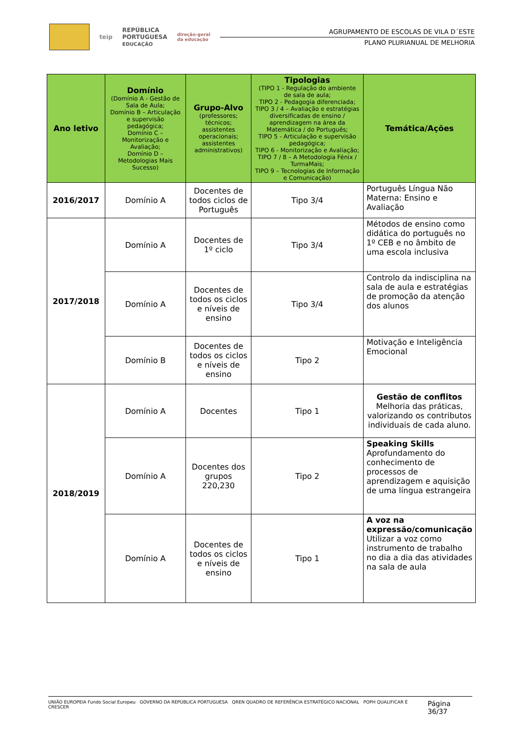teip REPÚBLICA
PORTUGUESA
EDUCAÇÃO direção-geral
da educação
AGRUPAMENTO DE ESCOLAS DE VILA D´ESTE
PLANO PLURIANUAL DE MELHORIA
| Ano letivo | Domínio (Domínio A - Gestão de Sala de Aula; Domínio B – Articulação e supervisão pedagógica; Domínio C – Monitorização e Avaliação; Domínio D – Metodologias Mais Sucesso) | Grupo-Alvo (professores; técnicos; assistentes operacionais; assistentes administrativos) | Tipologias (TIPO 1 - Regulação do ambiente de sala de aula; TIPO 2 - Pedagogia diferenciada; TIPO 3 / 4 – Avaliação e estratégias diversificadas de ensino / aprendizagem na área da Matemática / do Português; TIPO 5 - Articulação e supervisão pedagógica; TIPO 6 - Monitorização e Avaliação; TIPO 7 / 8 – A Metodologia Fénix / TurmaMais; TIPO 9 – Tecnologias de Informação e Comunicação) | Temática/Ações |
| --- | --- | --- | --- | --- |
| 2016/2017 | Domínio A | Docentes de todos ciclos de Português | Tipo 3/4 | Português Língua Não Materna: Ensino e Avaliação |
| 2017/2018 | Domínio A | Docentes de 1º ciclo | Tipo 3/4 | Métodos de ensino como didática do português no 1º CEB e no âmbito de uma escola inclusiva |
| | Domínio A | Docentes de todos os ciclos e níveis de ensino | Tipo 3/4 | Controlo da indisciplina na sala de aula e estratégias de promoção da atenção dos alunos |
| | Domínio B | Docentes de todos os ciclos e níveis de ensino | Tipo 2 | Motivação e Inteligência Emocional |
| 2018/2019 | Domínio A | Docentes | Tipo 1 | Gestão de conflitos Melhoria das práticas, valorizando os contributos individuais de cada aluno. |
| | Domínio A | Docentes dos grupos 220,230 | Tipo 2 | Speaking Skills Aprofundamento do conhecimento de processos de aprendizagem e aquisição de uma língua estrangeira |
| | Domínio A | Docentes de todos os ciclos e níveis de ensino | Tipo 1 | A voz na expressão/comunicação Utilizar a voz como instrumento de trabalho no dia a dia das atividades na sala de aula |
UNIÃO EUROPEIA Fundo Social Europeu GOVERNO DA REPÚBLICA PORTUGUESA QREN QUADRO DE REFERÊNCIA ESTRATÉGICO NACIONAL POPH QUALIFICAR É CRESCER Página 36/37